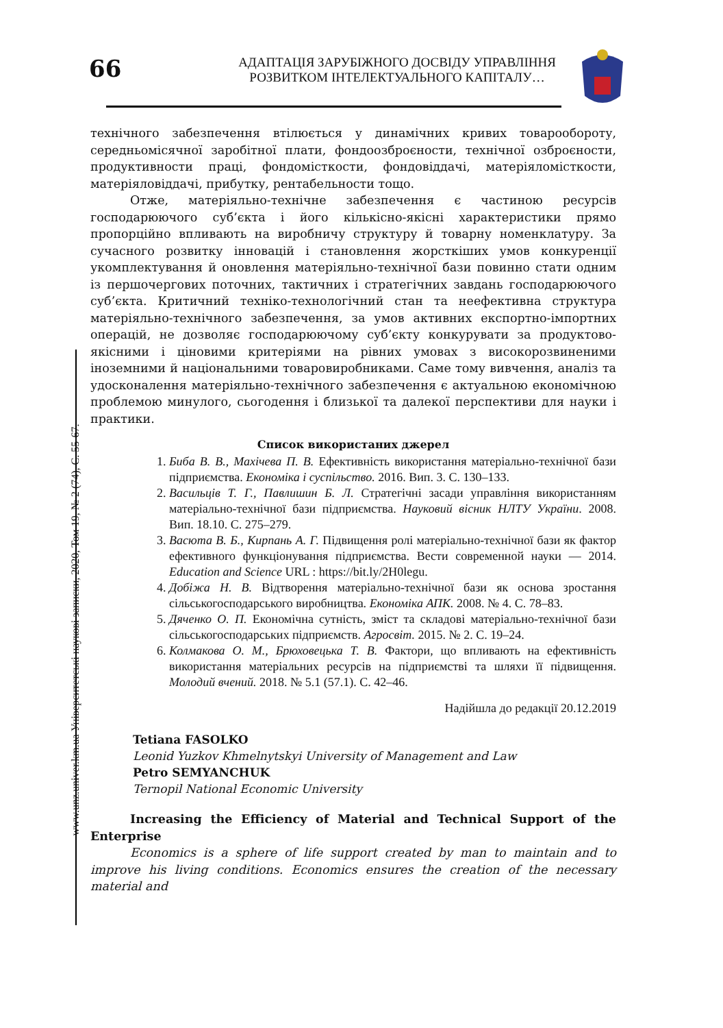66
АДАПТАЦІЯ ЗАРУБІЖНОГО ДОСВІДУ УПРАВЛІННЯ
РОЗВИТКОМ ІНТЕЛЕКТУАЛЬНОГО КАПІТАЛУ…
www.unz.univer.km.ua Університетські наукові записки, 2020, Том 19, № 2 (74), С. 55-67.
технічного забезпечення втілюється у динамічних кривих товарообороту, середньомісячної заробітної плати, фондоозброєности, технічної озброєности, продуктивности праці, фондомісткости, фондовіддачі, матеріяломісткости, матеріяловіддачі, прибутку, рентабельности тощо.
Отже, матеріяльно-технічне забезпечення є частиною ресурсів господарюючого суб’єкта і його кількісно-якісні характеристики прямо пропорційно впливають на виробничу структуру й товарну номенклатуру. За сучасного розвитку інновацій і становлення жорсткіших умов конкуренції укомплектування й оновлення матеріяльно-технічної бази повинно стати одним із першочергових поточних, тактичних і стратегічних завдань господарюючого суб’єкта. Критичний техніко-технологічний стан та неефективна структура матеріяльно-технічного забезпечення, за умов активних експортно-імпортних операцій, не дозволяє господарюючому суб’єкту конкурувати за продуктово-якісними і ціновими критеріями на рівних умовах з високорозвиненими іноземними й національними товаровиробниками. Саме тому вивчення, аналіз та удосконалення матеріяльно-технічного забезпечення є актуальною економічною проблемою минулого, сьогодення і близької та далекої перспективи для науки і практики.
Список використаних джерел
1. Биба В. В., Махічева П. В. Ефективність використання матеріально-технічної бази підприємства. Економіка і суспільство. 2016. Вип. 3. С. 130–133.
2. Васильців Т. Г., Павлишин Б. Л. Стратегічні засади управління використанням матеріально-технічної бази підприємства. Науковий вісник НЛТУ України. 2008. Вип. 18.10. С. 275–279.
3. Васюта В. Б., Кирпань А. Г. Підвищення ролі матеріально-технічної бази як фактор ефективного функціонування підприємства. Вести современной науки — 2014. Education and Science URL : https://bit.ly/2H0legu.
4. Добіжа Н. В. Відтворення матеріально-технічної бази як основа зростання сільськогосподарського виробництва. Економіка АПК. 2008. № 4. С. 78–83.
5. Дяченко О. П. Економічна сутність, зміст та складові матеріально-технічної бази сільськогосподарських підприємств. Агросвіт. 2015. № 2. С. 19–24.
6. Колмакова О. М., Брюховецька Т. В. Фактори, що впливають на ефективність використання матеріальних ресурсів на підприємстві та шляхи її підвищення. Молодий вчений. 2018. № 5.1 (57.1). С. 42–46.
Надійшла до редакції 20.12.2019
Tetiana FASOLKO
Leonid Yuzkov Khmelnytskyi University of Management and Law
Petro SEMYANCHUK
Ternopil National Economic University
Increasing the Efficiency of Material and Technical Support of the Enterprise
Economics is a sphere of life support created by man to maintain and to improve his living conditions. Economics ensures the creation of the necessary material and